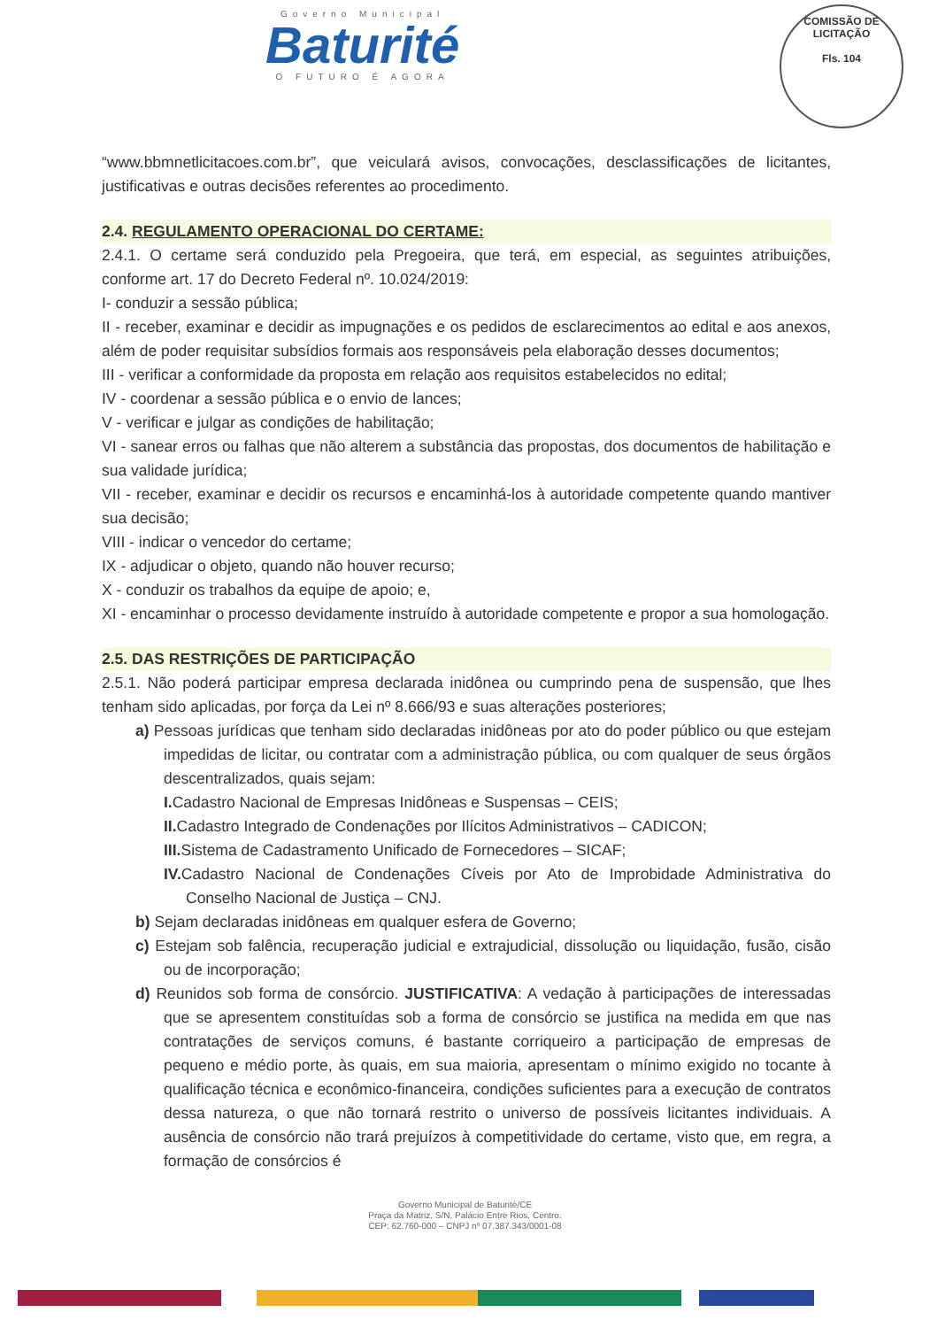Governo Municipal
Baturité
O FUTURO É AGORA
COMISSÃO DE LICITAÇÃO
Fls. 104
“www.bbmnetlicitacoes.com.br”, que veiculará avisos, convocações, desclassificações de licitantes, justificativas e outras decisões referentes ao procedimento.
2.4. REGULAMENTO OPERACIONAL DO CERTAME:
2.4.1. O certame será conduzido pela Pregoeira, que terá, em especial, as seguintes atribuições, conforme art. 17 do Decreto Federal nº. 10.024/2019:
I- conduzir a sessão pública;
II - receber, examinar e decidir as impugnações e os pedidos de esclarecimentos ao edital e aos anexos, além de poder requisitar subsídios formais aos responsáveis pela elaboração desses documentos;
III - verificar a conformidade da proposta em relação aos requisitos estabelecidos no edital;
IV - coordenar a sessão pública e o envio de lances;
V - verificar e julgar as condições de habilitação;
VI - sanear erros ou falhas que não alterem a substância das propostas, dos documentos de habilitação e sua validade jurídica;
VII - receber, examinar e decidir os recursos e encaminhá-los à autoridade competente quando mantiver sua decisão;
VIII - indicar o vencedor do certame;
IX - adjudicar o objeto, quando não houver recurso;
X - conduzir os trabalhos da equipe de apoio; e,
XI - encaminhar o processo devidamente instruído à autoridade competente e propor a sua homologação.
2.5. DAS RESTRIÇÕES DE PARTICIPAÇÃO
2.5.1. Não poderá participar empresa declarada inidônea ou cumprindo pena de suspensão, que lhes tenham sido aplicadas, por força da Lei nº 8.666/93 e suas alterações posteriores;
a) Pessoas jurídicas que tenham sido declaradas inidôneas por ato do poder público ou que estejam impedidas de licitar, ou contratar com a administração pública, ou com qualquer de seus órgãos descentralizados, quais sejam:
I. Cadastro Nacional de Empresas Inidôneas e Suspensas – CEIS;
II. Cadastro Integrado de Condenações por Ilícitos Administrativos – CADICON;
III. Sistema de Cadastramento Unificado de Fornecedores – SICAF;
IV. Cadastro Nacional de Condenações Cíveis por Ato de Improbidade Administrativa do Conselho Nacional de Justiça – CNJ.
b) Sejam declaradas inidôneas em qualquer esfera de Governo;
c) Estejam sob falência, recuperação judicial e extrajudicial, dissolução ou liquidação, fusão, cisão ou de incorporação;
d) Reunidos sob forma de consórcio. JUSTIFICATIVA: A vedação à participações de interessadas que se apresentem constituídas sob a forma de consórcio se justifica na medida em que nas contratações de serviços comuns, é bastante corriqueiro a participação de empresas de pequeno e médio porte, às quais, em sua maioria, apresentam o mínimo exigido no tocante à qualificação técnica e econômico-financeira, condições suficientes para a execução de contratos dessa natureza, o que não tornará restrito o universo de possíveis licitantes individuais. A ausência de consórcio não trará prejuízos à competitividade do certame, visto que, em regra, a formação de consórcios é
Governo Municipal de Baturité/CE
Praça da Matriz, S/N, Palácio Entre Rios, Centro.
CEP: 62.760-000 – CNPJ nº 07.387.343/0001-08